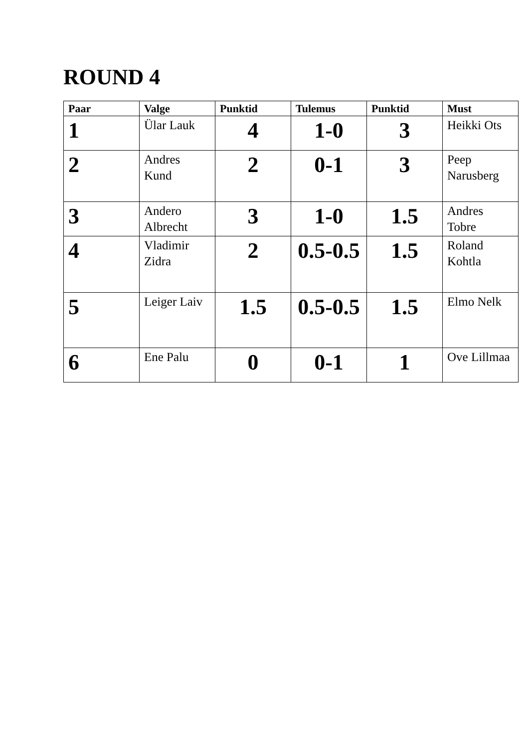ROUND 4
| Paar | Valge | Punktid | Tulemus | Punktid | Must |
| --- | --- | --- | --- | --- | --- |
| 1 | Ülar Lauk | 4 | 1-0 | 3 | Heikki Ots |
| 2 | Andres Kund | 2 | 0-1 | 3 | Peep Narusberg |
| 3 | Andero Albrecht | 3 | 1-0 | 1.5 | Andres Tobre |
| 4 | Vladimir Zidra | 2 | 0.5-0.5 | 1.5 | Roland Kohtla |
| 5 | Leiger Laiv | 1.5 | 0.5-0.5 | 1.5 | Elmo Nelk |
| 6 | Ene Palu | 0 | 0-1 | 1 | Ove Lillmaa |